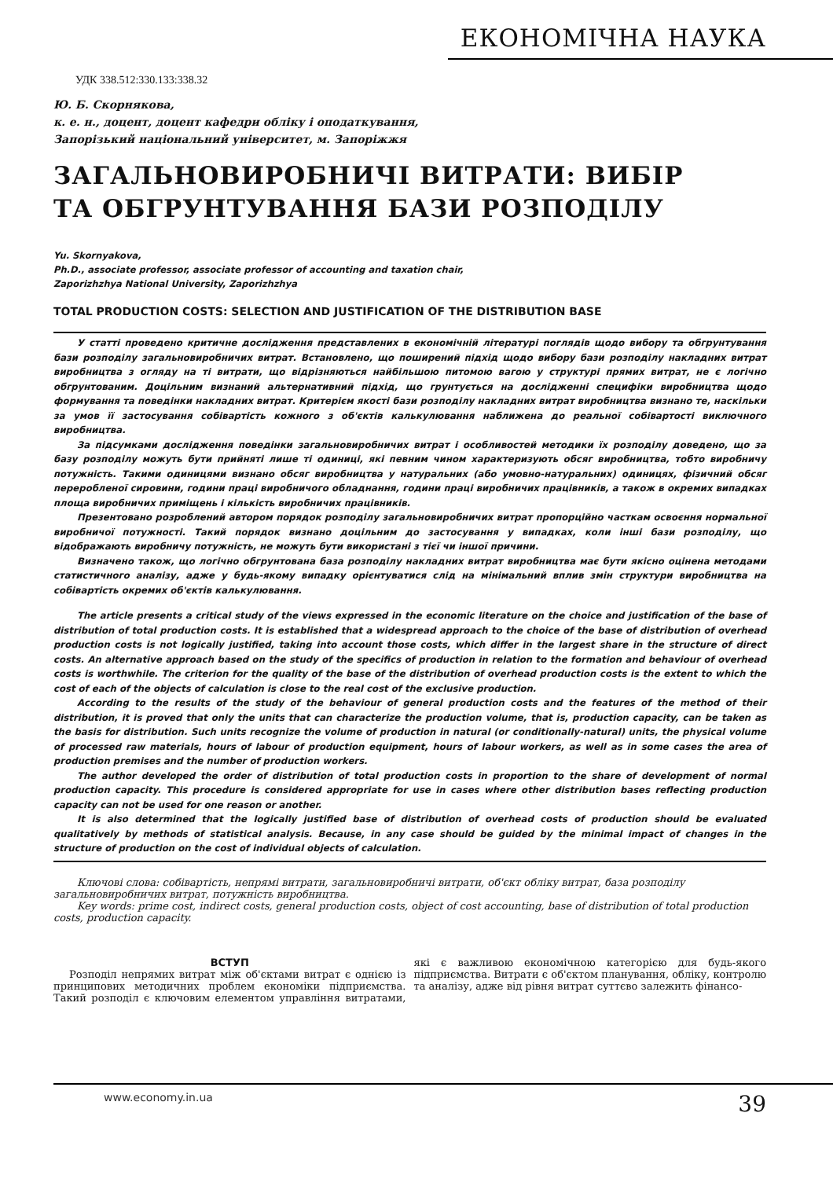ЕКОНОМІЧНА НАУКА
УДК 338.512:330.133:338.32
Ю. Б. Скорнякова,
к. е. н., доцент, доцент кафедри обліку і оподаткування,
Запорізький національний університет, м. Запоріжжя
ЗАГАЛЬНОВИРОБНИЧІ ВИТРАТИ: ВИБІР
ТА ОБГРУНТУВАННЯ БАЗИ РОЗПОДІЛУ
Yu. Skornyakova,
Ph.D., associate professor, associate professor of accounting and taxation chair,
Zaporizhzhya National University, Zaporizhzhya
TOTAL PRODUCTION COSTS: SELECTION AND JUSTIFICATION OF THE DISTRIBUTION BASE
У статті проведено критичне дослідження представлених в економічній літературі поглядів щодо вибору та обгрунтування бази розподілу загальновиробничих витрат. Встановлено, що поширений підхід щодо вибору бази розподілу накладних витрат виробництва з огляду на ті витрати, що відрізняються найбільшою питомою вагою у структурі прямих витрат, не є логічно обгрунтованим. Доцільним визнаний альтернативний підхід, що грунтується на дослідженні специфіки виробництва щодо формування та поведінки накладних витрат. Критерієм якості бази розподілу накладних витрат виробництва визнано те, наскільки за умов її застосування собівартість кожного з об'єктів калькулювання наближена до реальної собівартості виключного виробництва.
За підсумками дослідження поведінки загальновиробничих витрат і особливостей методики їх розподілу доведено, що за базу розподілу можуть бути прийняті лише ті одиниці, які певним чином характеризують обсяг виробництва, тобто виробничу потужність. Такими одиницями визнано обсяг виробництва у натуральних (або умовно-натуральних) одиницях, фізичний обсяг переробленої сировини, години праці виробничого обладнання, години праці виробничих працівників, а також в окремих випадках площа виробничих приміщень і кількість виробничих працівників.
Презентовано розроблений автором порядок розподілу загальновиробничих витрат пропорційно часткам освоєння нормальної виробничої потужності. Такий порядок визнано доцільним до застосування у випадках, коли інші бази розподілу, що відображають виробничу потужність, не можуть бути використані з тієї чи іншої причини.
Визначено також, що логічно обгрунтована база розподілу накладних витрат виробництва має бути якісно оцінена методами статистичного аналізу, адже у будь-якому випадку орієнтуватися слід на мінімальний вплив змін структури виробництва на собівартість окремих об'єктів калькулювання.
The article presents a critical study of the views expressed in the economic literature on the choice and justification of the base of distribution of total production costs. It is established that a widespread approach to the choice of the base of distribution of overhead production costs is not logically justified, taking into account those costs, which differ in the largest share in the structure of direct costs. An alternative approach based on the study of the specifics of production in relation to the formation and behaviour of overhead costs is worthwhile. The criterion for the quality of the base of the distribution of overhead production costs is the extent to which the cost of each of the objects of calculation is close to the real cost of the exclusive production.
According to the results of the study of the behaviour of general production costs and the features of the method of their distribution, it is proved that only the units that can characterize the production volume, that is, production capacity, can be taken as the basis for distribution. Such units recognize the volume of production in natural (or conditionally-natural) units, the physical volume of processed raw materials, hours of labour of production equipment, hours of labour workers, as well as in some cases the area of production premises and the number of production workers.
The author developed the order of distribution of total production costs in proportion to the share of development of normal production capacity. This procedure is considered appropriate for use in cases where other distribution bases reflecting production capacity can not be used for one reason or another.
It is also determined that the logically justified base of distribution of overhead costs of production should be evaluated qualitatively by methods of statistical analysis. Because, in any case should be guided by the minimal impact of changes in the structure of production on the cost of individual objects of calculation.
Ключові слова: собівартість, непрямі витрати, загальновиробничі витрати, об'єкт обліку витрат, база розподілу загальновиробничих витрат, потужність виробництва.
Key words: prime cost, indirect costs, general production costs, object of cost accounting, base of distribution of total production costs, production capacity.
ВСТУП
Розподіл непрямих витрат між об'єктами витрат є однією із принципових методичних проблем економіки підприємства. Такий розподіл є ключовим елементом управління витратами, які є важливою економічною категорією для будь-якого підприємства. Витрати є об'єктом планування, обліку, контролю та аналізу, адже від рівня витрат суттєво залежить фінансо-
www.economy.in.ua 39